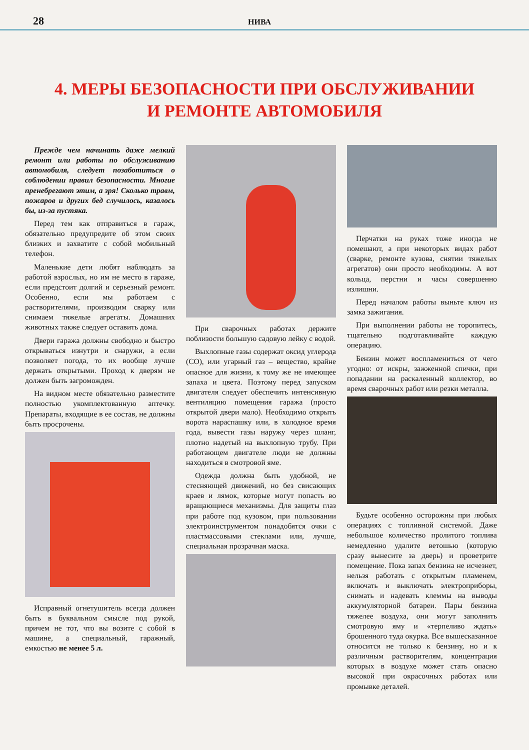28 НИВА
4. МЕРЫ БЕЗОПАСНОСТИ ПРИ ОБСЛУЖИВАНИИ
И РЕМОНТЕ АВТОМОБИЛЯ
Прежде чем начинать даже мелкий ремонт или работы по обслуживанию автомобиля, следует позаботиться о соблюдении правил безопасности. Многие пренебрегают этим, а зря! Сколько травм, пожаров и других бед случилось, казалось бы, из-за пустяка.
Перед тем как отправиться в гараж, обязательно предупредите об этом своих близких и захватите с собой мобильный телефон.
Маленькие дети любят наблюдать за работой взрослых, но им не место в гараже, если предстоит долгий и серьезный ремонт. Особенно, если мы работаем с растворителями, производим сварку или снимаем тяжелые агрегаты. Домашних животных также следует оставить дома.
Двери гаража должны свободно и быстро открываться изнутри и снаружи, а если позволяет погода, то их вообще лучше держать открытыми. Проход к дверям не должен быть загроможден.
На видном месте обязательно разместите полностью укомплектованную аптечку. Препараты, входящие в ее состав, не должны быть просрочены.
Исправный огнетушитель всегда должен быть в буквальном смысле под рукой, причем не тот, что вы возите с собой в машине, а специальный, гаражный, емкостью не менее 5 л.
При сварочных работах держите поблизости большую садовую лейку с водой.
Выхлопные газы содержат оксид углерода (СО), или угарный газ – вещество, крайне опасное для жизни, к тому же не имеющее запаха и цвета. Поэтому перед запуском двигателя следует обеспечить интенсивную вентиляцию помещения гаража (просто открытой двери мало). Необходимо открыть ворота нараспашку или, в холодное время года, вывести газы наружу через шланг, плотно надетый на выхлопную трубу. При работающем двигателе люди не должны находиться в смотровой яме.
Одежда должна быть удобной, не стесняющей движений, но без свисающих краев и лямок, которые могут попасть во вращающиеся механизмы. Для защиты глаз при работе под кузовом, при пользовании электроинструментом понадобятся очки с пластмассовыми стеклами или, лучше, специальная прозрачная маска.
Перчатки на руках тоже иногда не помешают, а при некоторых видах работ (сварке, ремонте кузова, снятии тяжелых агрегатов) они просто необходимы. А вот кольца, перстни и часы совершенно излишни.
Перед началом работы выньте ключ из замка зажигания.
При выполнении работы не торопитесь, тщательно подготавливайте каждую операцию.
Бензин может воспламениться от чего угодно: от искры, зажженной спички, при попадании на раскаленный коллектор, во время сварочных работ или резки металла.
Будьте особенно осторожны при любых операциях с топливной системой. Даже небольшое количество пролитого топлива немедленно удалите ветошью (которую сразу вынесите за дверь) и проветрите помещение. Пока запах бензина не исчезнет, нельзя работать с открытым пламенем, включать и выключать электроприборы, снимать и надевать клеммы на выводы аккумуляторной батареи. Пары бензина тяжелее воздуха, они могут заполнить смотровую яму и «терпеливо ждать» брошенного туда окурка. Все вышесказанное относится не только к бензину, но и к различным растворителям, концентрация которых в воздухе может стать опасно высокой при окрасочных работах или промывке деталей.